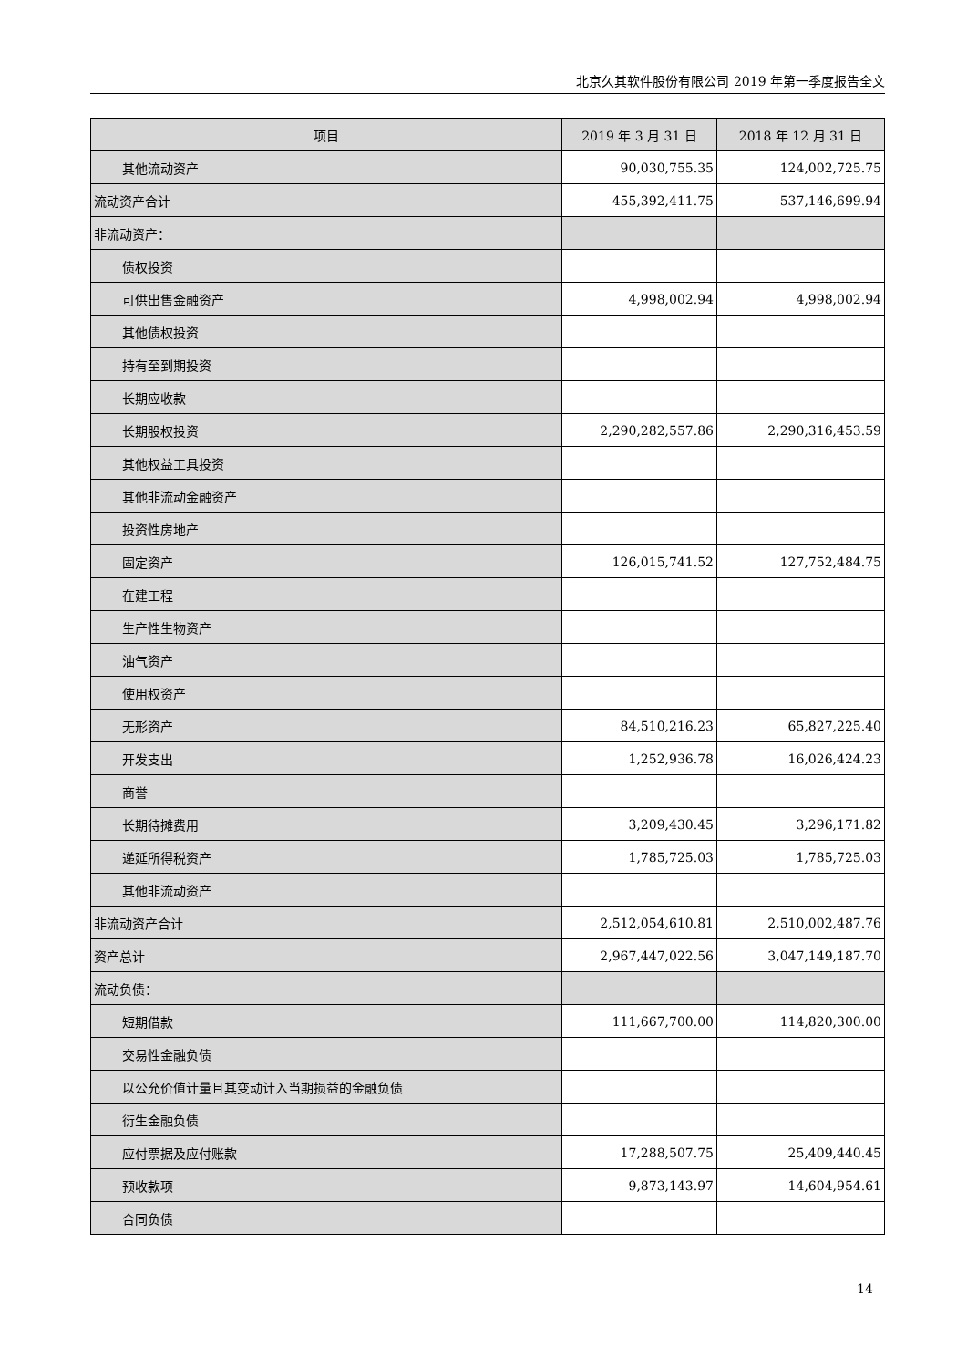北京久其软件股份有限公司 2019 年第一季度报告全文
| 项目 | 2019 年 3 月 31 日 | 2018 年 12 月 31 日 |
| --- | --- | --- |
| 其他流动资产 | 90,030,755.35 | 124,002,725.75 |
| 流动资产合计 | 455,392,411.75 | 537,146,699.94 |
| 非流动资产： | | |
| 债权投资 | | |
| 可供出售金融资产 | 4,998,002.94 | 4,998,002.94 |
| 其他债权投资 | | |
| 持有至到期投资 | | |
| 长期应收款 | | |
| 长期股权投资 | 2,290,282,557.86 | 2,290,316,453.59 |
| 其他权益工具投资 | | |
| 其他非流动金融资产 | | |
| 投资性房地产 | | |
| 固定资产 | 126,015,741.52 | 127,752,484.75 |
| 在建工程 | | |
| 生产性生物资产 | | |
| 油气资产 | | |
| 使用权资产 | | |
| 无形资产 | 84,510,216.23 | 65,827,225.40 |
| 开发支出 | 1,252,936.78 | 16,026,424.23 |
| 商誉 | | |
| 长期待摊费用 | 3,209,430.45 | 3,296,171.82 |
| 递延所得税资产 | 1,785,725.03 | 1,785,725.03 |
| 其他非流动资产 | | |
| 非流动资产合计 | 2,512,054,610.81 | 2,510,002,487.76 |
| 资产总计 | 2,967,447,022.56 | 3,047,149,187.70 |
| 流动负债： | | |
| 短期借款 | 111,667,700.00 | 114,820,300.00 |
| 交易性金融负债 | | |
| 以公允价值计量且其变动计入当期损益的金融负债 | | |
| 衍生金融负债 | | |
| 应付票据及应付账款 | 17,288,507.75 | 25,409,440.45 |
| 预收款项 | 9,873,143.97 | 14,604,954.61 |
| 合同负债 | | |
14